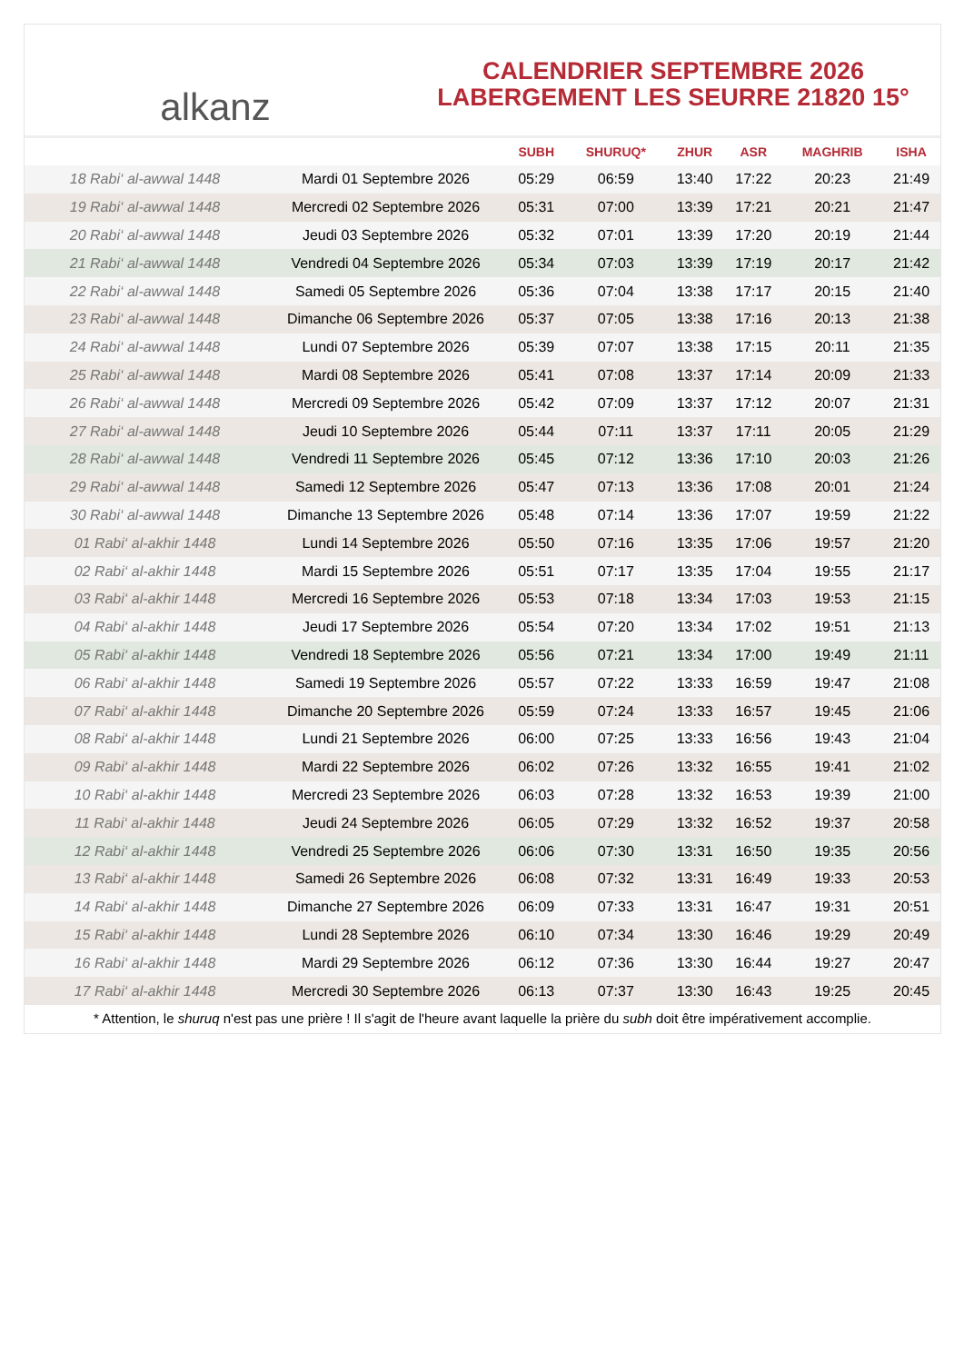alkanz
CALENDRIER SEPTEMBRE 2026
LABERGEMENT LES SEURRE 21820 15°
| | | SUBH | SHURUQ* | ZHUR | ASR | MAGHRIB | ISHA |
| --- | --- | --- | --- | --- | --- | --- | --- |
| 18 Rabi‘ al-awwal 1448 | Mardi 01 Septembre 2026 | 05:29 | 06:59 | 13:40 | 17:22 | 20:23 | 21:49 |
| 19 Rabi‘ al-awwal 1448 | Mercredi 02 Septembre 2026 | 05:31 | 07:00 | 13:39 | 17:21 | 20:21 | 21:47 |
| 20 Rabi‘ al-awwal 1448 | Jeudi 03 Septembre 2026 | 05:32 | 07:01 | 13:39 | 17:20 | 20:19 | 21:44 |
| 21 Rabi‘ al-awwal 1448 | Vendredi 04 Septembre 2026 | 05:34 | 07:03 | 13:39 | 17:19 | 20:17 | 21:42 |
| 22 Rabi‘ al-awwal 1448 | Samedi 05 Septembre 2026 | 05:36 | 07:04 | 13:38 | 17:17 | 20:15 | 21:40 |
| 23 Rabi‘ al-awwal 1448 | Dimanche 06 Septembre 2026 | 05:37 | 07:05 | 13:38 | 17:16 | 20:13 | 21:38 |
| 24 Rabi‘ al-awwal 1448 | Lundi 07 Septembre 2026 | 05:39 | 07:07 | 13:38 | 17:15 | 20:11 | 21:35 |
| 25 Rabi‘ al-awwal 1448 | Mardi 08 Septembre 2026 | 05:41 | 07:08 | 13:37 | 17:14 | 20:09 | 21:33 |
| 26 Rabi‘ al-awwal 1448 | Mercredi 09 Septembre 2026 | 05:42 | 07:09 | 13:37 | 17:12 | 20:07 | 21:31 |
| 27 Rabi‘ al-awwal 1448 | Jeudi 10 Septembre 2026 | 05:44 | 07:11 | 13:37 | 17:11 | 20:05 | 21:29 |
| 28 Rabi‘ al-awwal 1448 | Vendredi 11 Septembre 2026 | 05:45 | 07:12 | 13:36 | 17:10 | 20:03 | 21:26 |
| 29 Rabi‘ al-awwal 1448 | Samedi 12 Septembre 2026 | 05:47 | 07:13 | 13:36 | 17:08 | 20:01 | 21:24 |
| 30 Rabi‘ al-awwal 1448 | Dimanche 13 Septembre 2026 | 05:48 | 07:14 | 13:36 | 17:07 | 19:59 | 21:22 |
| 01 Rabi‘ al-akhir 1448 | Lundi 14 Septembre 2026 | 05:50 | 07:16 | 13:35 | 17:06 | 19:57 | 21:20 |
| 02 Rabi‘ al-akhir 1448 | Mardi 15 Septembre 2026 | 05:51 | 07:17 | 13:35 | 17:04 | 19:55 | 21:17 |
| 03 Rabi‘ al-akhir 1448 | Mercredi 16 Septembre 2026 | 05:53 | 07:18 | 13:34 | 17:03 | 19:53 | 21:15 |
| 04 Rabi‘ al-akhir 1448 | Jeudi 17 Septembre 2026 | 05:54 | 07:20 | 13:34 | 17:02 | 19:51 | 21:13 |
| 05 Rabi‘ al-akhir 1448 | Vendredi 18 Septembre 2026 | 05:56 | 07:21 | 13:34 | 17:00 | 19:49 | 21:11 |
| 06 Rabi‘ al-akhir 1448 | Samedi 19 Septembre 2026 | 05:57 | 07:22 | 13:33 | 16:59 | 19:47 | 21:08 |
| 07 Rabi‘ al-akhir 1448 | Dimanche 20 Septembre 2026 | 05:59 | 07:24 | 13:33 | 16:57 | 19:45 | 21:06 |
| 08 Rabi‘ al-akhir 1448 | Lundi 21 Septembre 2026 | 06:00 | 07:25 | 13:33 | 16:56 | 19:43 | 21:04 |
| 09 Rabi‘ al-akhir 1448 | Mardi 22 Septembre 2026 | 06:02 | 07:26 | 13:32 | 16:55 | 19:41 | 21:02 |
| 10 Rabi‘ al-akhir 1448 | Mercredi 23 Septembre 2026 | 06:03 | 07:28 | 13:32 | 16:53 | 19:39 | 21:00 |
| 11 Rabi‘ al-akhir 1448 | Jeudi 24 Septembre 2026 | 06:05 | 07:29 | 13:32 | 16:52 | 19:37 | 20:58 |
| 12 Rabi‘ al-akhir 1448 | Vendredi 25 Septembre 2026 | 06:06 | 07:30 | 13:31 | 16:50 | 19:35 | 20:56 |
| 13 Rabi‘ al-akhir 1448 | Samedi 26 Septembre 2026 | 06:08 | 07:32 | 13:31 | 16:49 | 19:33 | 20:53 |
| 14 Rabi‘ al-akhir 1448 | Dimanche 27 Septembre 2026 | 06:09 | 07:33 | 13:31 | 16:47 | 19:31 | 20:51 |
| 15 Rabi‘ al-akhir 1448 | Lundi 28 Septembre 2026 | 06:10 | 07:34 | 13:30 | 16:46 | 19:29 | 20:49 |
| 16 Rabi‘ al-akhir 1448 | Mardi 29 Septembre 2026 | 06:12 | 07:36 | 13:30 | 16:44 | 19:27 | 20:47 |
| 17 Rabi‘ al-akhir 1448 | Mercredi 30 Septembre 2026 | 06:13 | 07:37 | 13:30 | 16:43 | 19:25 | 20:45 |
* Attention, le shuruq n'est pas une prière ! Il s'agit de l'heure avant laquelle la prière du subh doit être impérativement accomplie.